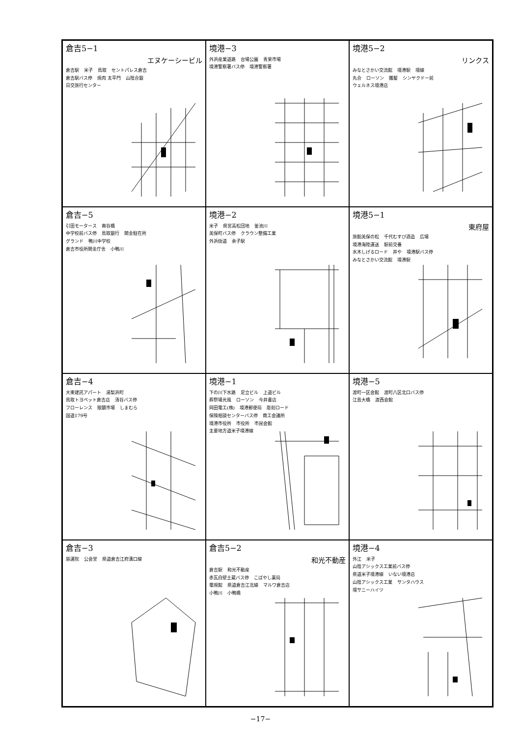倉吉5−1
エヌケーシービル
倉吉駅 米子 鳥取 セントパレス倉吉 倉吉駅バス停 焼肉 太平門 山陰合銀 日交旅行センター
境港−3
外浜産業道路 台場公園 青果市場 境港警察署バス停 境港警察署
境港5−2
リンクス
みなとさかい交流館 境港駅 境線 丸合 ローソン 鐵髪 シンヤクドー前 ウェルネス境港店
倉吉−5
引田モータース 南谷橋 中学校前バス停 鳥取銀行 関金駐在所 グランド 鴨川中学校 倉吉市役所関金庁舎 小鴨川
境港−2
米子 県営高松団地 釜池川 美保町バス停 クラウン整備工業 外浜街道 余子駅
境港5−1
東府屋
旅館美保の松 千代むすび酒造 広場 境港海陸運送 駅前交番 水木しげるロード 井や 境港駅バス停 みなとさかい交流館 境港駅
倉吉−4
大東建託アパート 湯梨浜町 鳥取トヨペット倉吉店 清谷バス停 フローレンス 眼鏡市場 しまむら 国道179号
境港−1
下の川下水路 足立ビル 上道ビル 葬祭場光風 ローソン 今井書店 岡田電工(株) 境港郵便局 彫刻ロード 保険相談センターバス停 商工会議所 境港市役所 市役所 市民会館 主要地方道米子境港線
境港−5
渡町一区会館 渡町八区北口バス停 江島大橋 渡西会館
倉吉−3
慈運院 公会堂 県道倉吉江府溝口線
倉吉5−2
和光不動産
倉吉駅 和光不動産 赤瓦白壁土蔵バス停 こばやし薬局 電視館 県道倉吉江北線 マルワ倉吉店 小鴨川 小鴨橋
境港−4
外江 米子 山陰アシックス工業前バス停 県道米子境港線 いない境港店 山陰アシックス工業 サンタハウス 境サニーハイツ
−17−